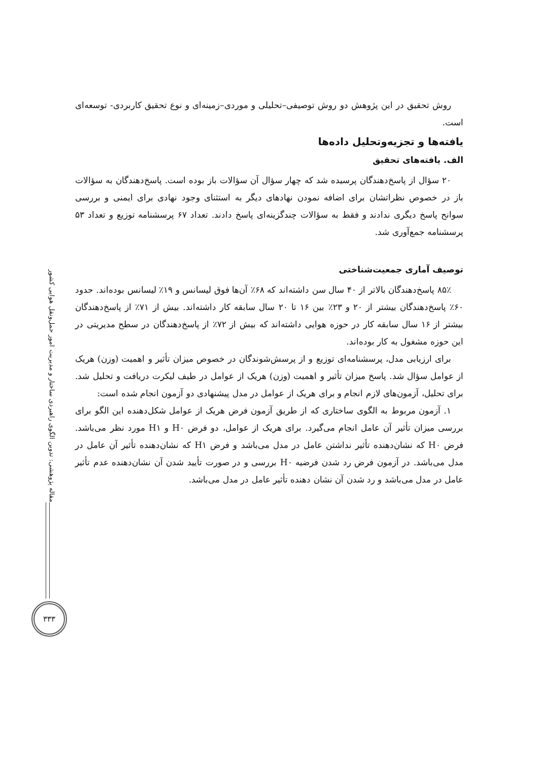مقاله پژوهشی: تدوین الگوی راهبردی ساختار و مدیریت امور حمل‌ونقل هوایی کشور
۳۳۳
روش تحقیق در این پژوهش دو روش توصیفی–تحلیلی و موردی–زمینه‌ای و نوع تحقیق کاربردی- توسعه‌ای است.
یافته‌ها و تجزیه‌وتحلیل داده‌ها
الف. یافته‌های تحقیق
۲۰ سؤال از پاسخ‌دهندگان پرسیده شد که چهار سؤال آن سؤالات باز بوده است. پاسخ‌دهندگان به سؤالات باز در خصوص نظراتشان برای اضافه نمودن نهادهای دیگر به استثنای وجود نهادی برای ایمنی و بررسی سوانح پاسخ دیگری ندادند و فقط به سؤالات چندگزینه‌ای پاسخ دادند. تعداد ۶۷ پرسشنامه توزیع و تعداد ۵۳ پرسشنامه جمع‌آوری شد.
توصیف آماری جمعیت‌شناختی
۸۵٪ پاسخ‌دهندگان بالاتر از ۴۰ سال سن داشته‌اند که ۶۸٪ آن‌ها فوق لیسانس و ۱۹٪ لیسانس بوده‌اند. حدود ۶۰٪ پاسخ‌دهندگان بیشتر از ۲۰ و ۲۳٪ بین ۱۶ تا ۲۰ سال سابقه کار داشته‌اند. بیش از ۷۱٪ از پاسخ‌دهندگان بیشتر از ۱۶ سال سابقه کار در حوزه هوایی داشته‌اند که بیش از ۷۲٪ از پاسخ‌دهندگان در سطح مدیریتی در این حوزه مشغول به کار بوده‌اند.
برای ارزیابی مدل، پرسشنامه‌ای توزیع و از پرسش‌شوندگان در خصوص میزان تأثیر و اهمیت (وزن) هریک از عوامل سؤال شد. پاسخ میزان تأثیر و اهمیت (وزن) هریک از عوامل در طیف لیکرت دریافت و تحلیل شد. برای تحلیل، آزمون‌های لازم انجام و برای هریک از عوامل در مدل پیشنهادی دو آزمون انجام شده است:
۱. آزمون مربوط به الگوی ساختاری که از طریق آزمون فرض هریک از عوامل شکل‌دهنده این الگو برای بررسی میزان تأثیر آن عامل انجام می‌گیرد. برای هریک از عوامل، دو فرض H۰ و H۱ مورد نظر می‌باشد. فرض H۰ که نشان‌دهنده تأثیر نداشتن عامل در مدل می‌باشد و فرض H۱ که نشان‌دهنده تأثیر آن عامل در مدل می‌باشد. در آزمون فرض رد شدن فرضیه H۰ بررسی و در صورت تأیید شدن آن نشان‌دهنده عدم تأثیر عامل در مدل می‌باشد و رد شدن آن نشان دهنده تأثیر عامل در مدل می‌باشد.